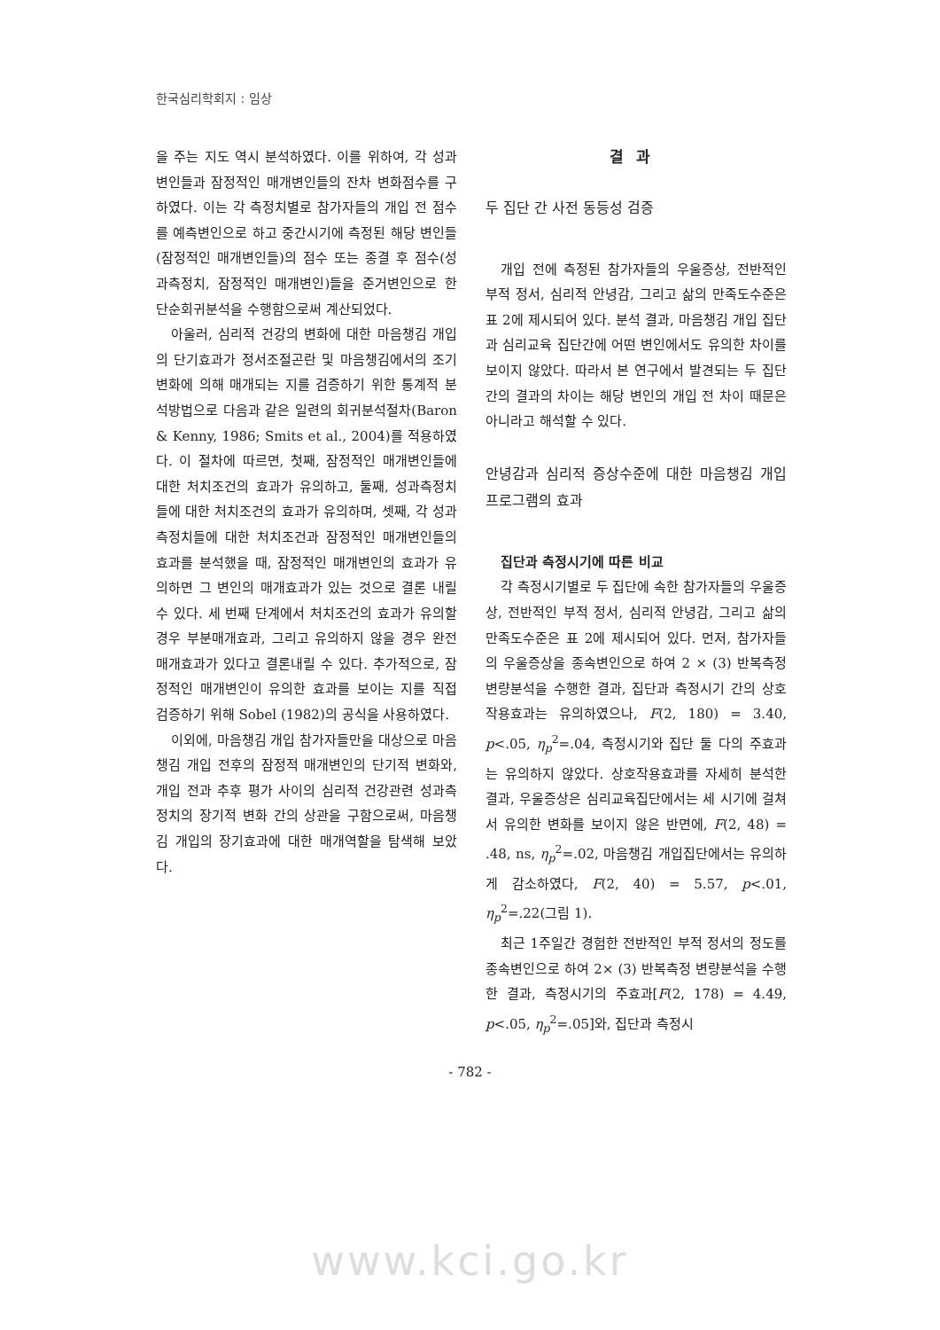한국심리학회지 : 임상
을 주는 지도 역시 분석하였다. 이를 위하여, 각 성과변인들과 잠정적인 매개변인들의 잔차 변화점수를 구하였다. 이는 각 측정치별로 참가자들의 개입 전 점수를 예측변인으로 하고 중간시기에 측정된 해당 변인들(잠정적인 매개변인들)의 점수 또는 종결 후 점수(성과측정치, 잠정적인 매개변인)들을 준거변인으로 한 단순회귀분석을 수행함으로써 계산되었다.
아울러, 심리적 건강의 변화에 대한 마음챙김 개입의 단기효과가 정서조절곤란 및 마음챙김에서의 조기 변화에 의해 매개되는 지를 검증하기 위한 통계적 분석방법으로 다음과 같은 일련의 회귀분석절차(Baron & Kenny, 1986; Smits et al., 2004)를 적용하였다. 이 절차에 따르면, 첫째, 잠정적인 매개변인들에 대한 처치조건의 효과가 유의하고, 둘째, 성과측정치들에 대한 처치조건의 효과가 유의하며, 셋째, 각 성과측정치들에 대한 처치조건과 잠정적인 매개변인들의 효과를 분석했을 때, 잠정적인 매개변인의 효과가 유의하면 그 변인의 매개효과가 있는 것으로 결론 내릴 수 있다. 세 번째 단계에서 처치조건의 효과가 유의할 경우 부분매개효과, 그리고 유의하지 않을 경우 완전매개효과가 있다고 결론내릴 수 있다. 추가적으로, 잠정적인 매개변인이 유의한 효과를 보이는 지를 직접 검증하기 위해 Sobel (1982)의 공식을 사용하였다.
이외에, 마음챙김 개입 참가자들만을 대상으로 마음챙김 개입 전후의 잠정적 매개변인의 단기적 변화와, 개입 전과 추후 평가 사이의 심리적 건강관련 성과측정치의 장기적 변화 간의 상관을 구함으로써, 마음챙김 개입의 장기효과에 대한 매개역할을 탐색해 보았다.
결과
두 집단 간 사전 동등성 검증
개입 전에 측정된 참가자들의 우울증상, 전반적인 부적 정서, 심리적 안녕감, 그리고 삶의 만족도수준은 표 2에 제시되어 있다. 분석 결과, 마음챙김 개입 집단과 심리교육 집단간에 어떤 변인에서도 유의한 차이를 보이지 않았다. 따라서 본 연구에서 발견되는 두 집단 간의 결과의 차이는 해당 변인의 개입 전 차이 때문은 아니라고 해석할 수 있다.
안녕감과 심리적 증상수준에 대한 마음챙김 개입 프로그램의 효과
집단과 측정시기에 따른 비교
각 측정시기별로 두 집단에 속한 참가자들의 우울증상, 전반적인 부적 정서, 심리적 안녕감, 그리고 삶의 만족도수준은 표 2에 제시되어 있다. 먼저, 참가자들의 우울증상을 종속변인으로 하여 2 × (3) 반복측정 변량분석을 수행한 결과, 집단과 측정시기 간의 상호작용효과는 유의하였으나, F(2, 180) = 3.40, p<.05, η<sub>p</sub><sup>2</sup>=.04, 측정시기와 집단 둘 다의 주효과는 유의하지 않았다. 상호작용효과를 자세히 분석한 결과, 우울증상은 심리교육집단에서는 세 시기에 걸쳐서 유의한 변화를 보이지 않은 반면에, F(2, 48) = .48, ns, η<sub>p</sub><sup>2</sup>=.02, 마음챙김 개입집단에서는 유의하게 감소하였다, F(2, 40) = 5.57, p<.01, η<sub>p</sub><sup>2</sup>=.22(그림 1).
최근 1주일간 경험한 전반적인 부적 정서의 정도를 종속변인으로 하여 2× (3) 반복측정 변량분석을 수행한 결과, 측정시기의 주효과[F(2, 178) = 4.49, p<.05, η<sub>p</sub><sup>2</sup>=.05]와, 집단과 측정시
- 782 -
www.kci.go.kr